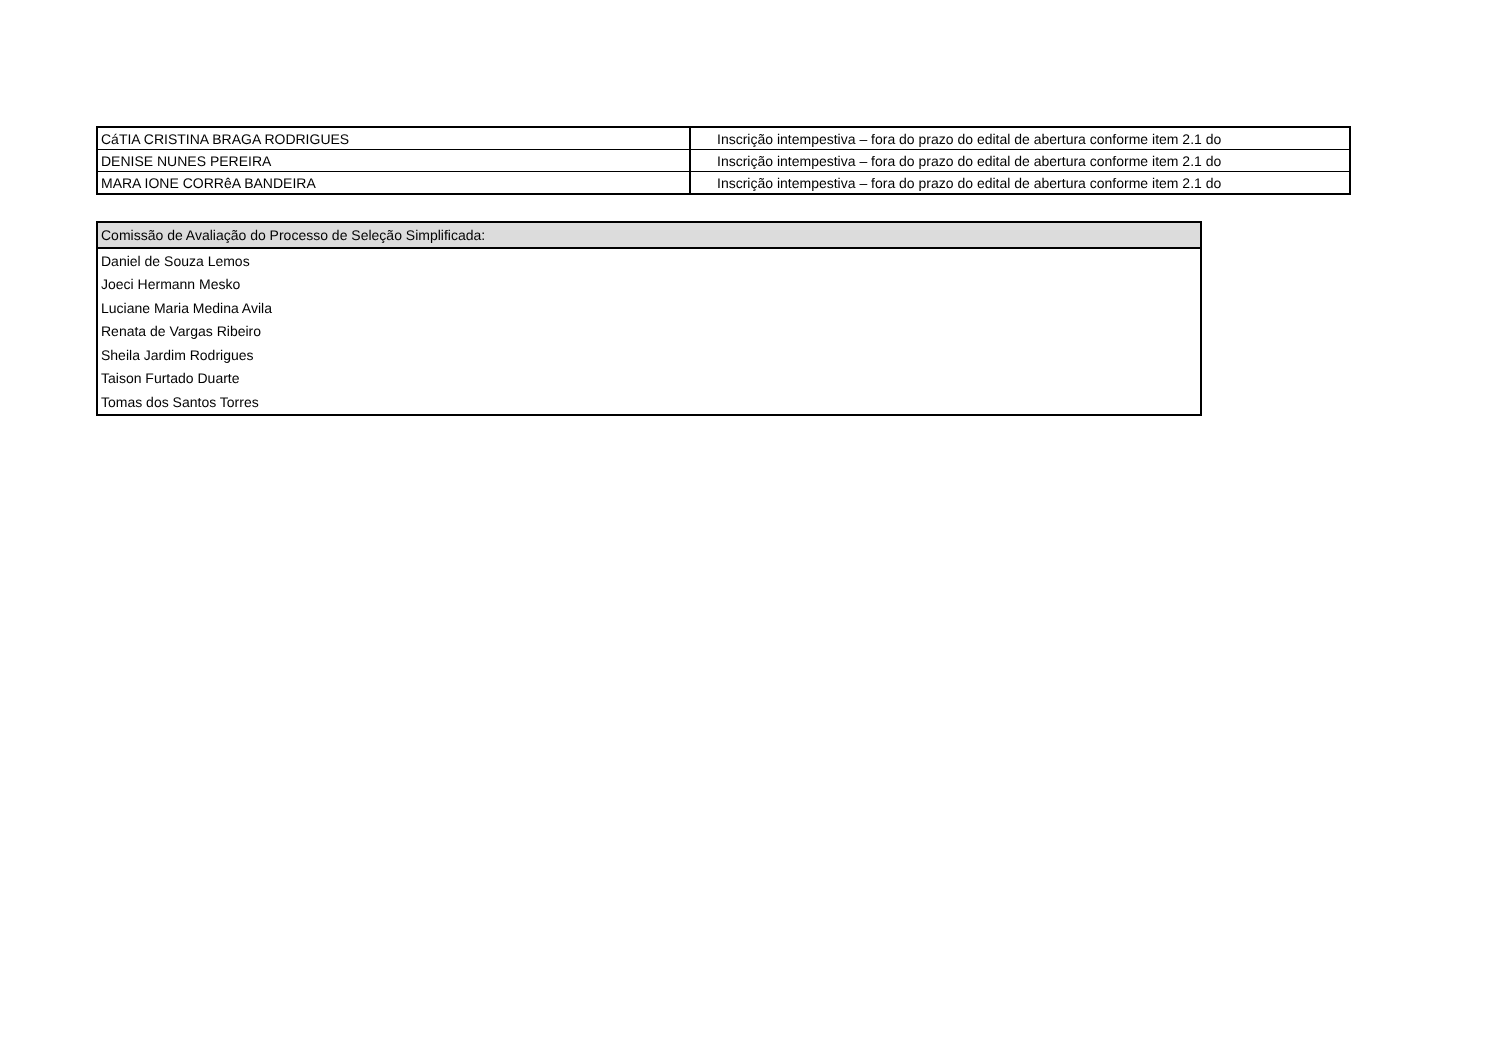| CáTIA CRISTINA BRAGA RODRIGUES | Inscrição intempestiva – fora do prazo do edital de abertura conforme item 2.1 do |
| DENISE NUNES PEREIRA | Inscrição intempestiva – fora do prazo do edital de abertura conforme item 2.1 do |
| MARA IONE CORRêA BANDEIRA | Inscrição intempestiva – fora do prazo do edital de abertura conforme item 2.1 do |
| Comissão de Avaliação do Processo de Seleção Simplificada: |
| --- |
| Daniel de Souza Lemos |
| Joeci Hermann Mesko |
| Luciane Maria Medina Avila |
| Renata de Vargas Ribeiro |
| Sheila Jardim Rodrigues |
| Taison Furtado Duarte |
| Tomas dos Santos Torres |